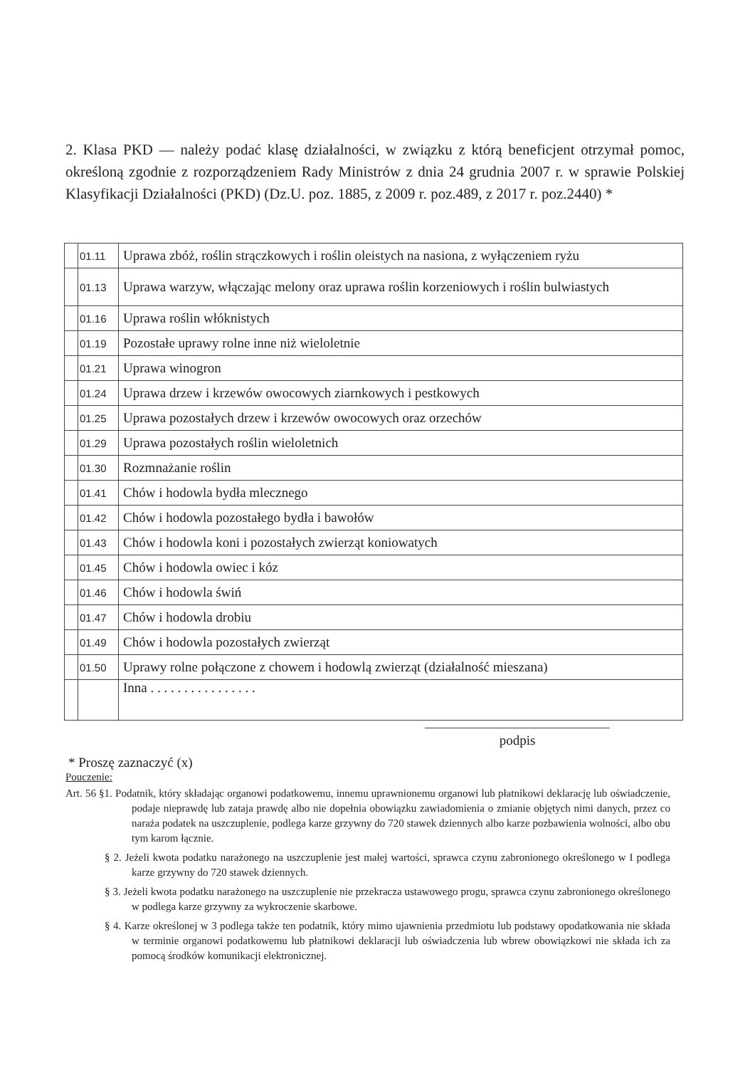2. Klasa PKD — należy podać klasę działalności, w związku z którą beneficjent otrzymał pomoc, określoną zgodnie z rozporządzeniem Rady Ministrów z dnia 24 grudnia 2007 r. w sprawie Polskiej Klasyfikacji Działalności (PKD) (Dz.U. poz. 1885, z 2009 r. poz.489, z 2017 r. poz.2440) *
| | 01.11 | Uprawa zbóż, roślin strączkowych i roślin oleistych na nasiona, z wyłączeniem ryżu |
| | 01.13 | Uprawa warzyw, włączając melony oraz uprawa roślin korzeniowych i roślin bulwiastych |
| | 01.16 | Uprawa roślin włóknistych |
| | 01.19 | Pozostałe uprawy rolne inne niż wieloletnie |
| | 01.21 | Uprawa winogron |
| | 01.24 | Uprawa drzew i krzewów owocowych ziarnkowych i pestkowych |
| | 01.25 | Uprawa pozostałych drzew i krzewów owocowych oraz orzechów |
| | 01.29 | Uprawa pozostałych roślin wieloletnich |
| | 01.30 | Rozmnażanie roślin |
| | 01.41 | Chów i hodowla bydła mlecznego |
| | 01.42 | Chów i hodowla pozostałego bydła i bawołów |
| | 01.43 | Chów i hodowla koni i pozostałych zwierząt koniowatych |
| | 01.45 | Chów i hodowla owiec i kóz |
| | 01.46 | Chów i hodowla świń |
| | 01.47 | Chów i hodowla drobiu |
| | 01.49 | Chów i hodowla pozostałych zwierząt |
| | 01.50 | Uprawy rolne połączone z chowem i hodowlą zwierząt (działalność mieszana) |
| | | Inna . . . . . . . . . . . . . . . . |
podpis
* Proszę zaznaczyć (x)
Pouczenie:
Art. 56 §1. Podatnik, który składając organowi podatkowemu, innemu uprawnionemu organowi lub płatnikowi deklarację lub oświadczenie, podaje nieprawdę lub zataja prawdę albo nie dopełnia obowiązku zawiadomienia o zmianie objętych nimi danych, przez co naraża podatek na uszczuplenie, podlega karze grzywny do 720 stawek dziennych albo karze pozbawienia wolności, albo obu tym karom łącznie.
§ 2. Jeżeli kwota podatku narażonego na uszczuplenie jest małej wartości, sprawca czynu zabronionego określonego w I podlega karze grzywny do 720 stawek dziennych.
§ 3. Jeżeli kwota podatku narażonego na uszczuplenie nie przekracza ustawowego progu, sprawca czynu zabronionego określonego w podlega karze grzywny za wykroczenie skarbowe.
§ 4. Karze określonej w 3 podlega także ten podatnik, który mimo ujawnienia przedmiotu lub podstawy opodatkowania nie składa w terminie organowi podatkowemu lub płatnikowi deklaracji lub oświadczenia lub wbrew obowiązkowi nie składa ich za pomocą środków komunikacji elektronicznej.